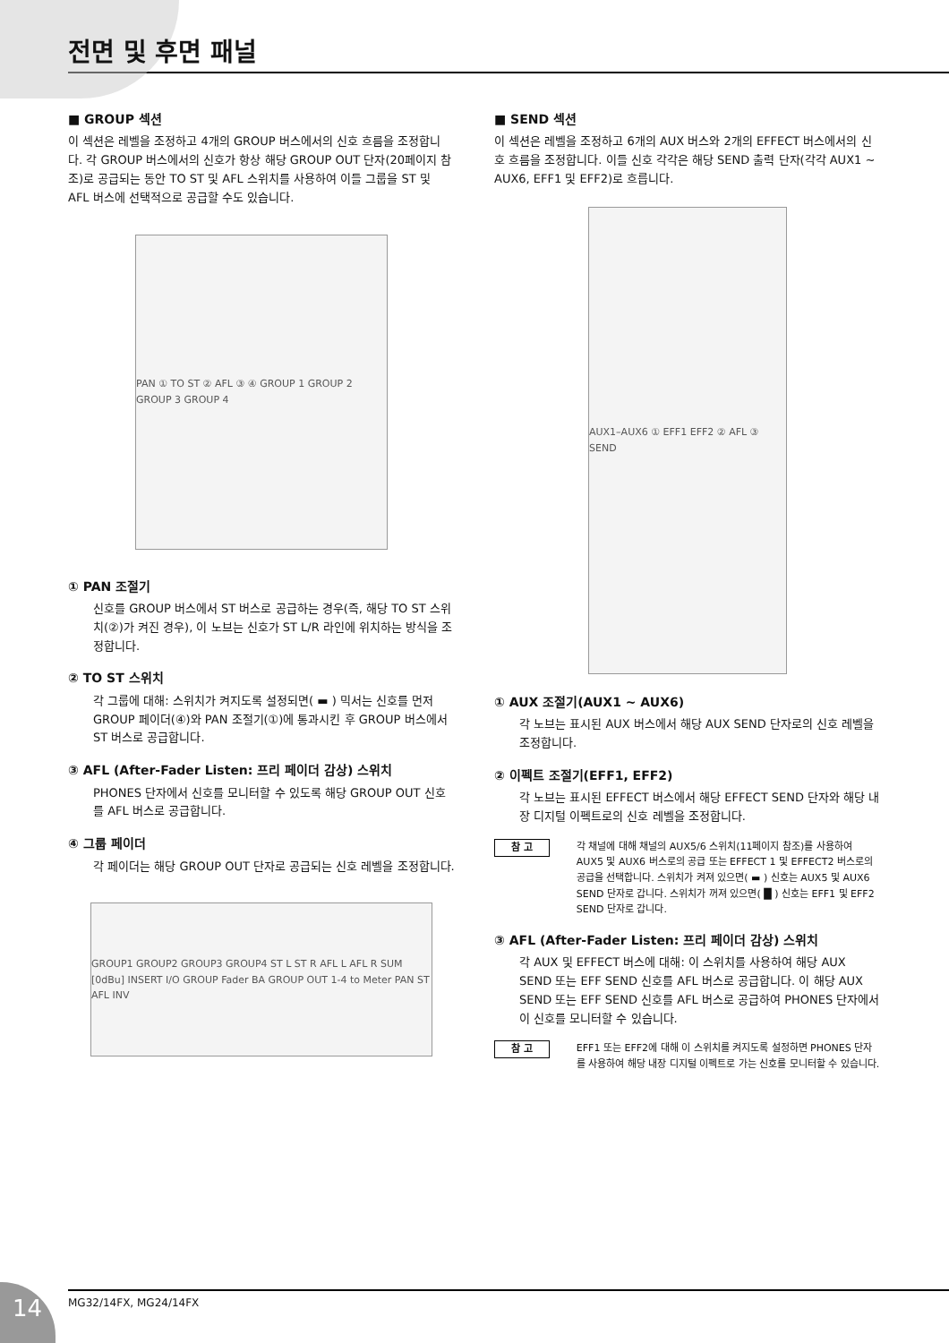전면 및 후면 패널
■ GROUP 섹션
이 섹션은 레벨을 조정하고 4개의 GROUP 버스에서의 신호 흐름을 조정합니다. 각 GROUP 버스에서의 신호가 항상 해당 GROUP OUT 단자(20페이지 참조)로 공급되는 동안 TO ST 및 AFL 스위치를 사용하여 이들 그룹을 ST 및 AFL 버스에 선택적으로 공급할 수도 있습니다.
PAN ① TO ST ② AFL ③ ④ GROUP 1 GROUP 2 GROUP 3 GROUP 4
① PAN 조절기
신호를 GROUP 버스에서 ST 버스로 공급하는 경우(즉, 해당 TO ST 스위치(②)가 켜진 경우), 이 노브는 신호가 ST L/R 라인에 위치하는 방식을 조정합니다.
② TO ST 스위치
각 그룹에 대해: 스위치가 켜지도록 설정되면( ▬ ) 믹서는 신호를 먼저 GROUP 페이더(④)와 PAN 조절기(①)에 통과시킨 후 GROUP 버스에서 ST 버스로 공급합니다.
③ AFL (After-Fader Listen: 프리 페이더 감상) 스위치
PHONES 단자에서 신호를 모니터할 수 있도록 해당 GROUP OUT 신호를 AFL 버스로 공급합니다.
④ 그룹 페이더
각 페이더는 해당 GROUP OUT 단자로 공급되는 신호 레벨을 조정합니다.
GROUP1 GROUP2 GROUP3 GROUP4 ST L ST R AFL L AFL R SUM [0dBu] INSERT I/O GROUP Fader BA GROUP OUT 1-4 to Meter PAN ST AFL INV
■ SEND 섹션
이 섹션은 레벨을 조정하고 6개의 AUX 버스와 2개의 EFFECT 버스에서의 신호 흐름을 조정합니다. 이들 신호 각각은 해당 SEND 출력 단자(각각 AUX1 ~ AUX6, EFF1 및 EFF2)로 흐릅니다.
AUX1–AUX6 ① EFF1 EFF2 ② AFL ③ SEND
① AUX 조절기(AUX1 ~ AUX6)
각 노브는 표시된 AUX 버스에서 해당 AUX SEND 단자로의 신호 레벨을 조정합니다.
② 이펙트 조절기(EFF1, EFF2)
각 노브는 표시된 EFFECT 버스에서 해당 EFFECT SEND 단자와 해당 내장 디지털 이펙트로의 신호 레벨을 조정합니다.
참 고
각 채널에 대해 채널의 AUX5/6 스위치(11페이지 참조)를 사용하여 AUX5 및 AUX6 버스로의 공급 또는 EFFECT 1 및 EFFECT2 버스로의 공급을 선택합니다. 스위치가 켜져 있으면( ▬ ) 신호는 AUX5 및 AUX6 SEND 단자로 갑니다. 스위치가 꺼져 있으면( █ ) 신호는 EFF1 및 EFF2 SEND 단자로 갑니다.
③ AFL (After-Fader Listen: 프리 페이더 감상) 스위치
각 AUX 및 EFFECT 버스에 대해: 이 스위치를 사용하여 해당 AUX SEND 또는 EFF SEND 신호를 AFL 버스로 공급합니다. 이 해당 AUX SEND 또는 EFF SEND 신호를 AFL 버스로 공급하여 PHONES 단자에서 이 신호를 모니터할 수 있습니다.
참 고
EFF1 또는 EFF2에 대해 이 스위치를 켜지도록 설정하면 PHONES 단자를 사용하여 해당 내장 디지털 이펙트로 가는 신호를 모니터할 수 있습니다.
14 MG32/14FX, MG24/14FX